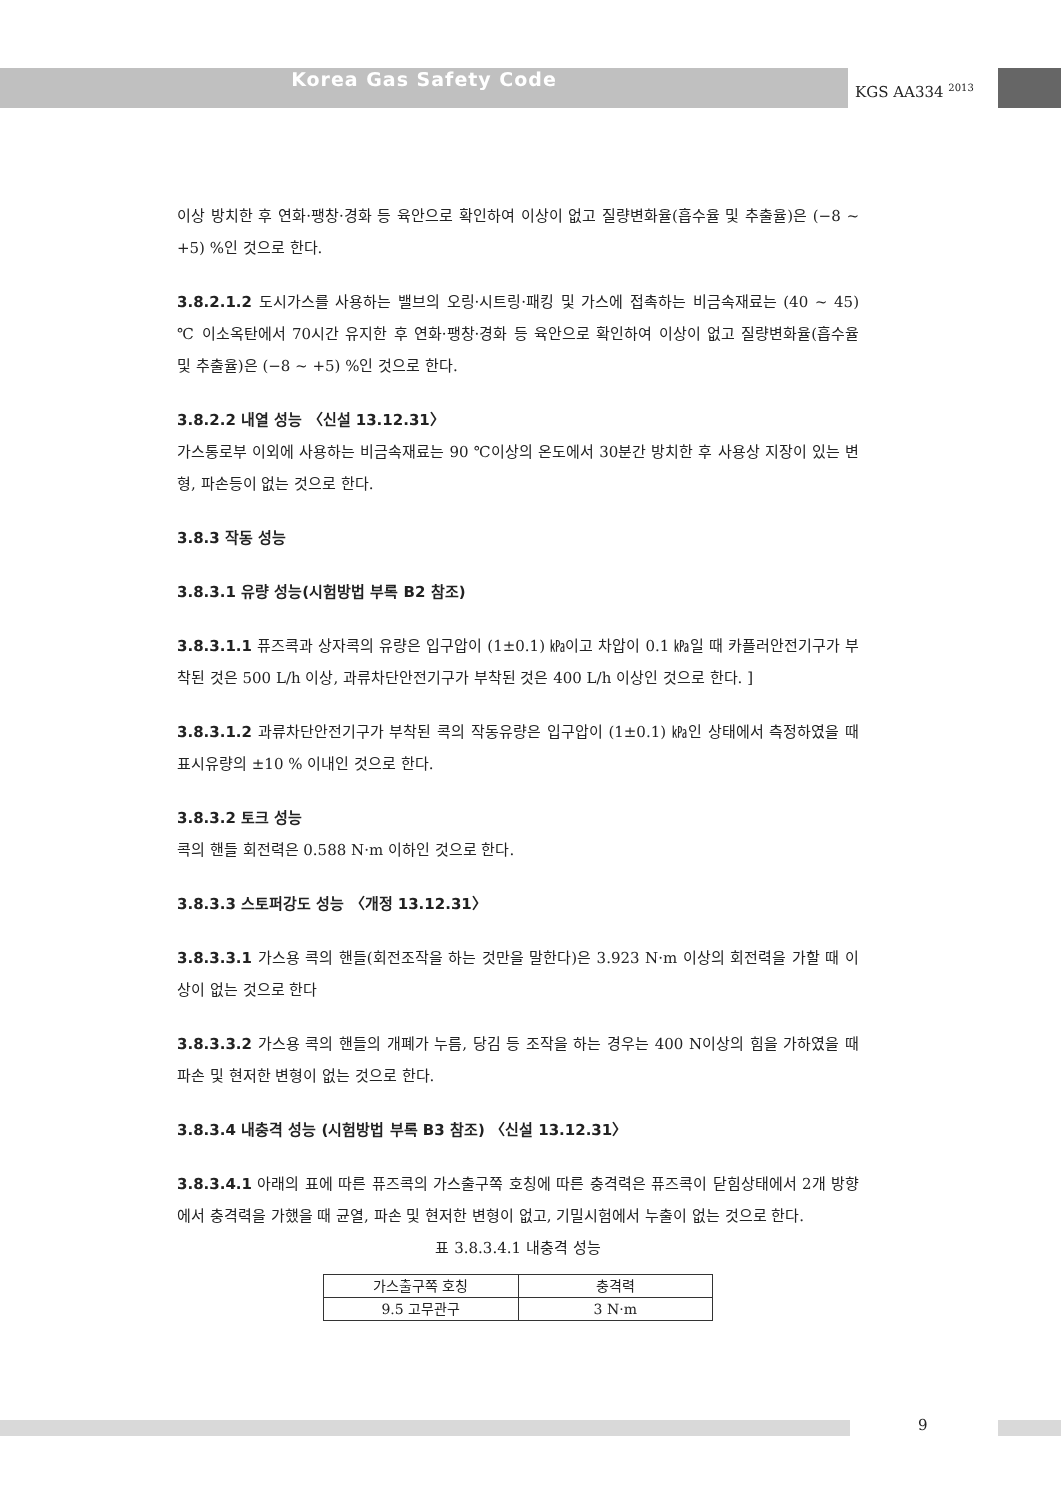Korea Gas Safety Code KGS AA334 <sup>2013</sup>
이상 방치한 후 연화·팽창·경화 등 육안으로 확인하여 이상이 없고 질량변화율(흡수율 및 추출율)은 (−8 ~ +5) %인 것으로 한다.
3.8.2.1.2 도시가스를 사용하는 밸브의 오링·시트링·패킹 및 가스에 접촉하는 비금속재료는 (40 ~ 45) ℃ 이소옥탄에서 70시간 유지한 후 연화·팽창·경화 등 육안으로 확인하여 이상이 없고 질량변화율(흡수율 및 추출율)은 (−8 ~ +5) %인 것으로 한다.
3.8.2.2 내열 성능 〈신설 13.12.31〉
가스통로부 이외에 사용하는 비금속재료는 90 ℃이상의 온도에서 30분간 방치한 후 사용상 지장이 있는 변형, 파손등이 없는 것으로 한다.
3.8.3 작동 성능
3.8.3.1 유량 성능(시험방법 부록 B2 참조)
3.8.3.1.1 퓨즈콕과 상자콕의 유량은 입구압이 (1±0.1) ㎪이고 차압이 0.1 ㎪일 때 카플러안전기구가 부착된 것은 500 L/h 이상, 과류차단안전기구가 부착된 것은 400 L/h 이상인 것으로 한다. ]
3.8.3.1.2 과류차단안전기구가 부착된 콕의 작동유량은 입구압이 (1±0.1) ㎪인 상태에서 측정하였을 때 표시유량의 ±10 % 이내인 것으로 한다.
3.8.3.2 토크 성능
콕의 핸들 회전력은 0.588 N·m 이하인 것으로 한다.
3.8.3.3 스토퍼강도 성능 〈개정 13.12.31〉
3.8.3.3.1 가스용 콕의 핸들(회전조작을 하는 것만을 말한다)은 3.923 N·m 이상의 회전력을 가할 때 이상이 없는 것으로 한다
3.8.3.3.2 가스용 콕의 핸들의 개폐가 누름, 당김 등 조작을 하는 경우는 400 N이상의 힘을 가하였을 때 파손 및 현저한 변형이 없는 것으로 한다.
3.8.3.4 내충격 성능 (시험방법 부록 B3 참조) 〈신설 13.12.31〉
3.8.3.4.1 아래의 표에 따른 퓨즈콕의 가스출구쪽 호칭에 따른 충격력은 퓨즈콕이 닫힘상태에서 2개 방향에서 충격력을 가했을 때 균열, 파손 및 현저한 변형이 없고, 기밀시험에서 누출이 없는 것으로 한다.
표 3.8.3.4.1 내충격 성능
| 가스출구쪽 호칭 | 충격력 |
| --- | --- |
| 9.5 고무관구 | 3 N·m |
9